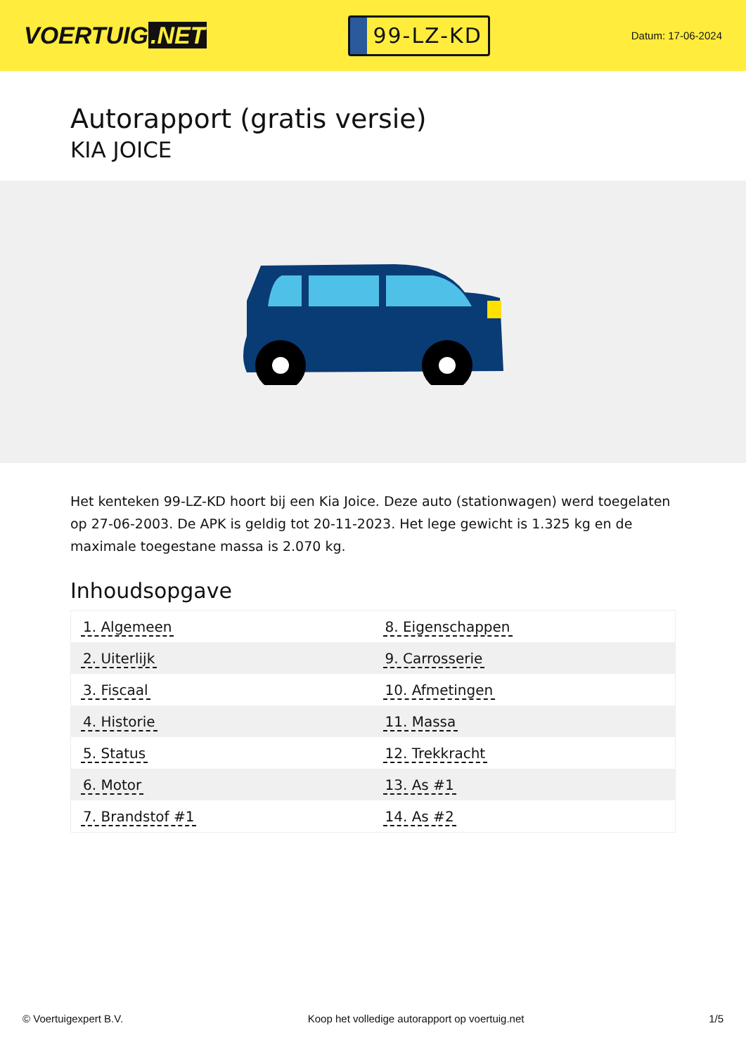VOERTUIG.NET
99-LZ-KD
Datum: 17-06-2024
Autorapport (gratis versie)
KIA JOICE
Het kenteken 99-LZ-KD hoort bij een Kia Joice. Deze auto (stationwagen) werd toegelaten op 27-06-2003. De APK is geldig tot 20-11-2023. Het lege gewicht is 1.325 kg en de maximale toegestane massa is 2.070 kg.
Inhoudsopgave
| 1. Algemeen | 8. Eigenschappen |
| 2. Uiterlijk | 9. Carrosserie |
| 3. Fiscaal | 10. Afmetingen |
| 4. Historie | 11. Massa |
| 5. Status | 12. Trekkracht |
| 6. Motor | 13. As #1 |
| 7. Brandstof #1 | 14. As #2 |
© Voertuigexpert B.V. Koop het volledige autorapport op voertuig.net 1/5